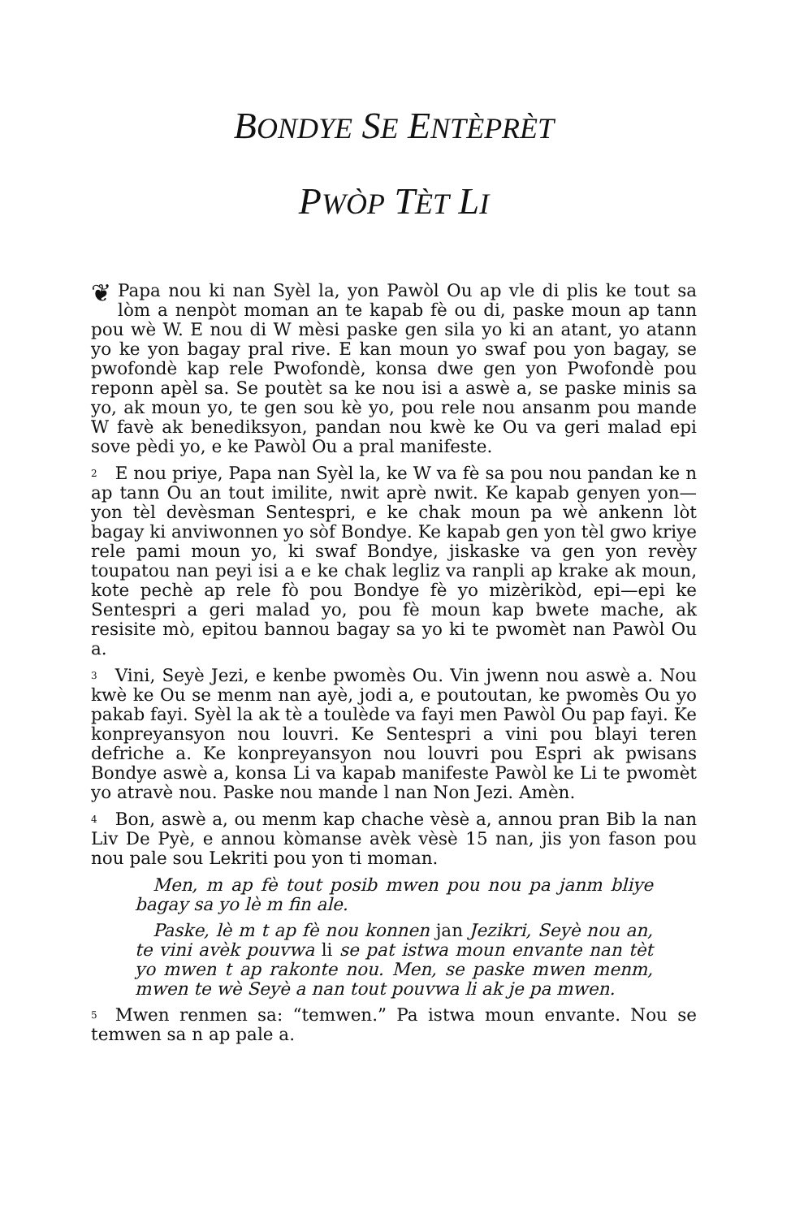BONDYE SE ENTÈPRÈT
PWÒP TÈT LI
❦ Papa nou ki nan Syèl la, yon Pawòl Ou ap vle di plis ke tout sa lòm a nenpòt moman an te kapab fè ou di, paske moun ap tann pou wè W. E nou di W mèsi paske gen sila yo ki an atant, yo atann yo ke yon bagay pral rive. E kan moun yo swaf pou yon bagay, se pwofondè kap rele Pwofondè, konsa dwe gen yon Pwofondè pou reponn apèl sa. Se poutèt sa ke nou isi a aswè a, se paske minis sa yo, ak moun yo, te gen sou kè yo, pou rele nou ansanm pou mande W favè ak benediksyon, pandan nou kwè ke Ou va geri malad epi sove pèdi yo, e ke Pawòl Ou a pral manifeste.
<sup>2</sup> E nou priye, Papa nan Syèl la, ke W va fè sa pou nou pandan ke n ap tann Ou an tout imilite, nwit aprè nwit. Ke kapab genyen yon—yon tèl devèsman Sentespri, e ke chak moun pa wè ankenn lòt bagay ki anviwonnen yo sòf Bondye. Ke kapab gen yon tèl gwo kriye rele pami moun yo, ki swaf Bondye, jiskaske va gen yon revèy toupatou nan peyi isi a e ke chak legliz va ranpli ap krake ak moun, kote pechè ap rele fò pou Bondye fè yo mizèrikòd, epi—epi ke Sentespri a geri malad yo, pou fè moun kap bwete mache, ak resisite mò, epitou bannou bagay sa yo ki te pwomèt nan Pawòl Ou a.
<sup>3</sup> Vini, Seyè Jezi, e kenbe pwomès Ou. Vin jwenn nou aswè a. Nou kwè ke Ou se menm nan ayè, jodi a, e poutoutan, ke pwomès Ou yo pakab fayi. Syèl la ak tè a toulède va fayi men Pawòl Ou pap fayi. Ke konpreyansyon nou louvri. Ke Sentespri a vini pou blayi teren defriche a. Ke konpreyansyon nou louvri pou Espri ak pwisans Bondye aswè a, konsa Li va kapab manifeste Pawòl ke Li te pwomèt yo atravè nou. Paske nou mande l nan Non Jezi. Amèn.
<sup>4</sup> Bon, aswè a, ou menm kap chache vèsè a, annou pran Bib la nan Liv De Pyè, e annou kòmanse avèk vèsè 15 nan, jis yon fason pou nou pale sou Lekriti pou yon ti moman.
Men, m ap fè tout posib mwen pou nou pa janm bliye bagay sa yo lè m fin ale.
Paske, lè m t ap fè nou konnen jan Jezikri, Seyè nou an, te vini avèk pouvwa li se pat istwa moun envante nan tèt yo mwen t ap rakonte nou. Men, se paske mwen menm, mwen te wè Seyè a nan tout pouvwa li ak je pa mwen.
<sup>5</sup> Mwen renmen sa: “temwen.” Pa istwa moun envante. Nou se temwen sa n ap pale a.